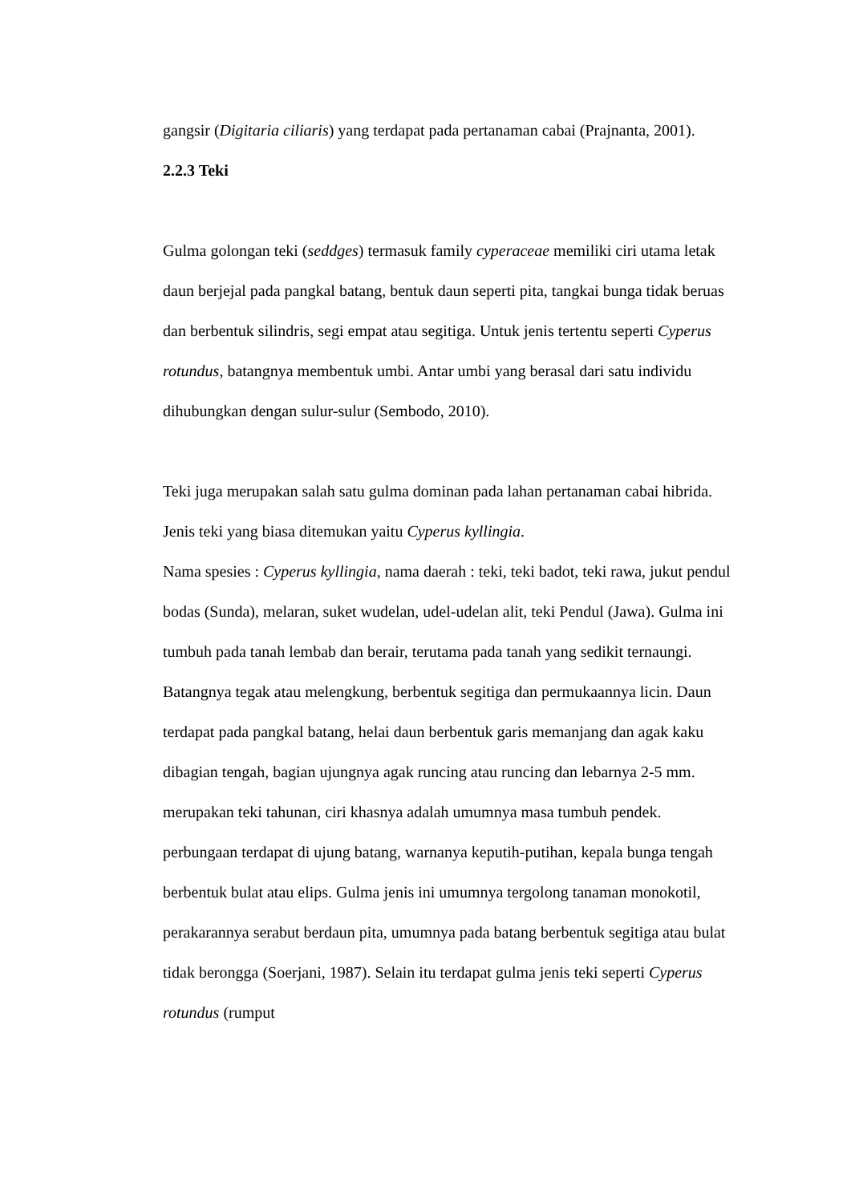gangsir (Digitaria ciliaris) yang terdapat pada pertanaman cabai (Prajnanta, 2001).
2.2.3 Teki
Gulma golongan teki (seddges) termasuk family cyperaceae memiliki ciri utama letak daun berjejal pada pangkal batang, bentuk daun seperti pita, tangkai bunga tidak beruas dan berbentuk silindris, segi empat atau segitiga. Untuk jenis tertentu seperti Cyperus rotundus, batangnya membentuk umbi. Antar umbi yang berasal dari satu individu dihubungkan dengan sulur-sulur (Sembodo, 2010).
Teki juga merupakan salah satu gulma dominan pada lahan pertanaman cabai hibrida. Jenis teki yang biasa ditemukan yaitu Cyperus kyllingia.
Nama spesies : Cyperus kyllingia, nama daerah : teki, teki badot, teki rawa, jukut pendul bodas (Sunda), melaran, suket wudelan, udel-udelan alit, teki Pendul (Jawa). Gulma ini tumbuh pada tanah lembab dan berair, terutama pada tanah yang sedikit ternaungi. Batangnya tegak atau melengkung, berbentuk segitiga dan permukaannya licin. Daun terdapat pada pangkal batang, helai daun berbentuk garis memanjang dan agak kaku dibagian tengah, bagian ujungnya agak runcing atau runcing dan lebarnya 2-5 mm. merupakan teki tahunan, ciri khasnya adalah umumnya masa tumbuh pendek. perbungaan terdapat di ujung batang, warnanya keputih-putihan, kepala bunga tengah berbentuk bulat atau elips. Gulma jenis ini umumnya tergolong tanaman monokotil, perakarannya serabut berdaun pita, umumnya pada batang berbentuk segitiga atau bulat tidak berongga (Soerjani, 1987). Selain itu terdapat gulma jenis teki seperti Cyperus rotundus (rumput